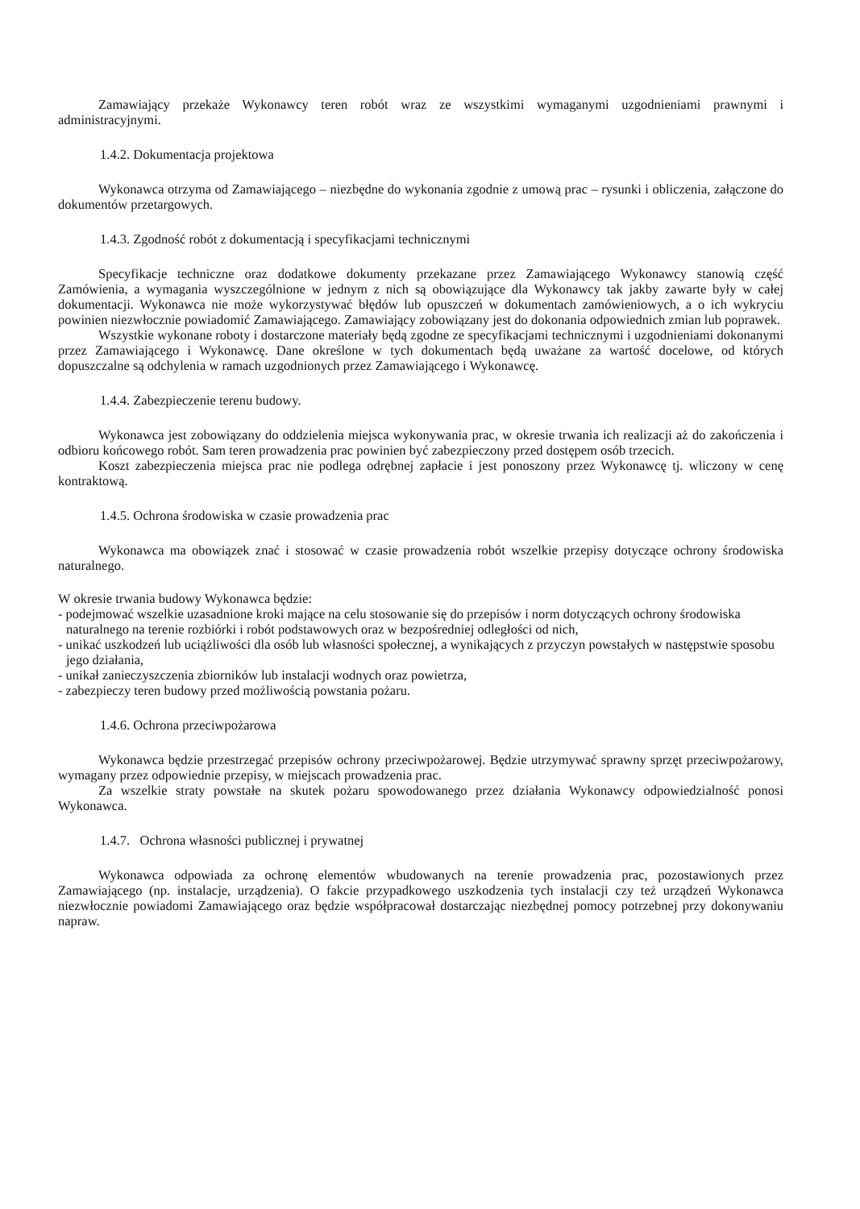Zamawiający przekaże Wykonawcy teren robót wraz ze wszystkimi wymaganymi uzgodnieniami prawnymi i administracyjnymi.
1.4.2. Dokumentacja projektowa
Wykonawca otrzyma od Zamawiającego – niezbędne do wykonania zgodnie z umową prac – rysunki i obliczenia, załączone do dokumentów przetargowych.
1.4.3. Zgodność robót z dokumentacją i specyfikacjami technicznymi
Specyfikacje techniczne oraz dodatkowe dokumenty przekazane przez Zamawiającego Wykonawcy stanowią część Zamówienia, a wymagania wyszczególnione w jednym z nich są obowiązujące dla Wykonawcy tak jakby zawarte były w całej dokumentacji. Wykonawca nie może wykorzystywać błędów lub opuszczeń w dokumentach zamówieniowych, a o ich wykryciu powinien niezwłocznie powiadomić Zamawiającego. Zamawiający zobowiązany jest do dokonania odpowiednich zmian lub poprawek.
Wszystkie wykonane roboty i dostarczone materiały będą zgodne ze specyfikacjami technicznymi i uzgodnieniami dokonanymi przez Zamawiającego i Wykonawcę. Dane określone w tych dokumentach będą uważane za wartość docelowe, od których dopuszczalne są odchylenia w ramach uzgodnionych przez Zamawiającego i Wykonawcę.
1.4.4. Zabezpieczenie terenu budowy.
Wykonawca jest zobowiązany do oddzielenia miejsca wykonywania prac, w okresie trwania ich realizacji aż do zakończenia i odbioru końcowego robót. Sam teren prowadzenia prac powinien być zabezpieczony przed dostępem osób trzecich.
Koszt zabezpieczenia miejsca prac nie podlega odrębnej zapłacie i jest ponoszony przez Wykonawcę tj. wliczony w cenę kontraktową.
1.4.5. Ochrona środowiska w czasie prowadzenia prac
Wykonawca ma obowiązek znać i stosować w czasie prowadzenia robót wszelkie przepisy dotyczące ochrony środowiska naturalnego.
W okresie trwania budowy Wykonawca będzie:
- podejmować wszelkie uzasadnione kroki mające na celu stosowanie się do przepisów i norm dotyczących ochrony środowiska naturalnego na terenie rozbiórki i robót podstawowych oraz w bezpośredniej odległości od nich,
- unikać uszkodzeń lub uciążliwości dla osób lub własności społecznej, a wynikających z przyczyn powstałych w następstwie sposobu jego działania,
- unikał zanieczyszczenia zbiorników lub instalacji wodnych oraz powietrza,
- zabezpieczy teren budowy przed możliwością powstania pożaru.
1.4.6. Ochrona przeciwpożarowa
Wykonawca będzie przestrzegać przepisów ochrony przeciwpożarowej. Będzie utrzymywać sprawny sprzęt przeciwpożarowy, wymagany przez odpowiednie przepisy, w miejscach prowadzenia prac.
Za wszelkie straty powstałe na skutek pożaru spowodowanego przez działania Wykonawcy odpowiedzialność ponosi Wykonawca.
1.4.7. Ochrona własności publicznej i prywatnej
Wykonawca odpowiada za ochronę elementów wbudowanych na terenie prowadzenia prac, pozostawionych przez Zamawiającego (np. instalacje, urządzenia). O fakcie przypadkowego uszkodzenia tych instalacji czy też urządzeń Wykonawca niezwłocznie powiadomi Zamawiającego oraz będzie współpracował dostarczając niezbędnej pomocy potrzebnej przy dokonywaniu napraw.